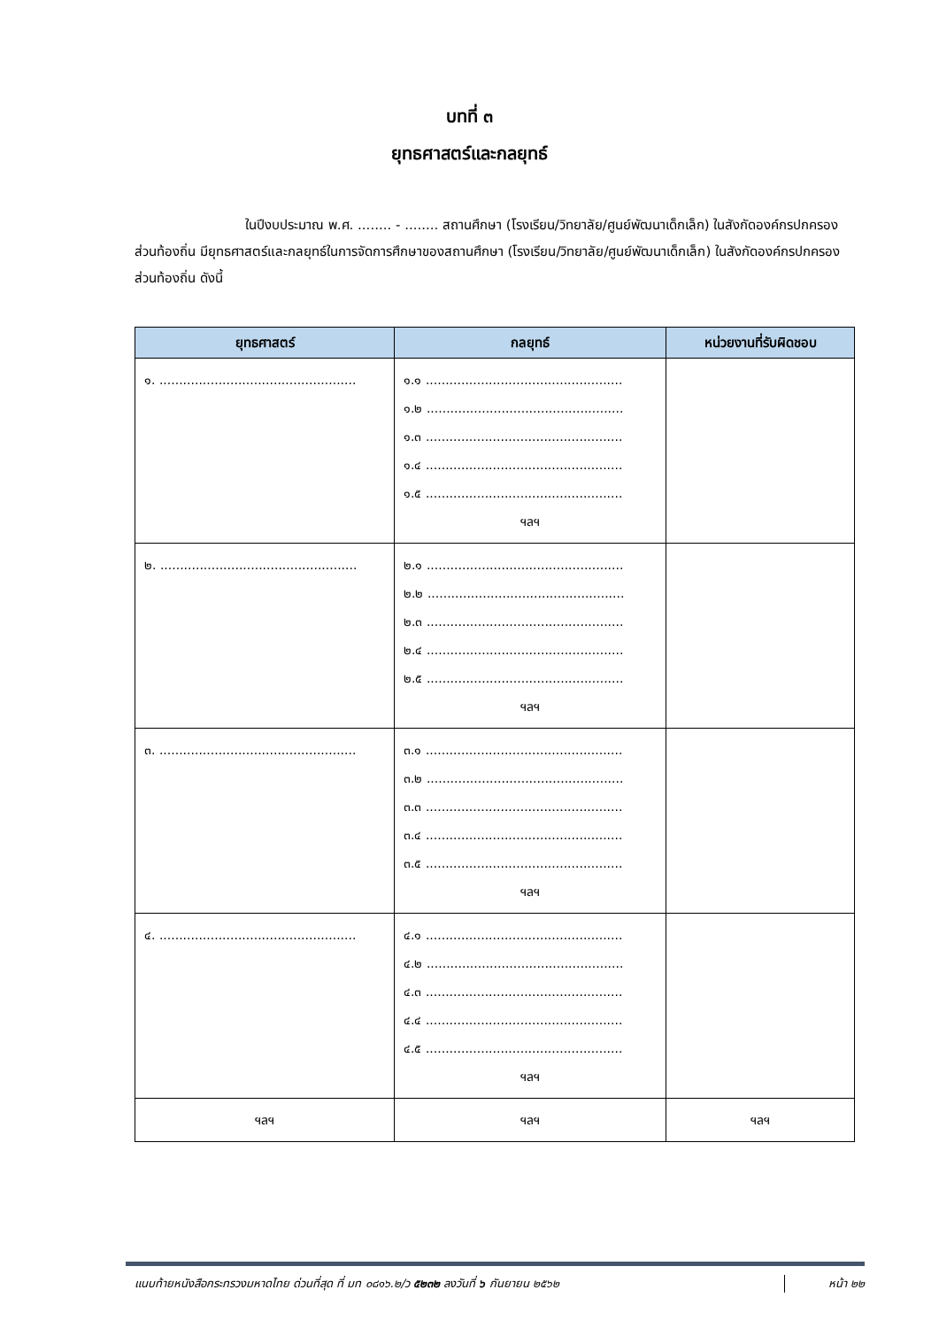บทที่ ๓
ยุทธศาสตร์และกลยุทธ์
ในปีงบประมาณ พ.ศ. ........ - ........ สถานศึกษา (โรงเรียน/วิทยาลัย/ศูนย์พัฒนาเด็กเล็ก) ในสังกัดองค์กรปกครองส่วนท้องถิ่น มียุทธศาสตร์และกลยุทธ์ในการจัดการศึกษาของสถานศึกษา (โรงเรียน/วิทยาลัย/ศูนย์พัฒนาเด็กเล็ก) ในสังกัดองค์กรปกครองส่วนท้องถิ่น ดังนี้
| ยุทธศาสตร์ | กลยุทธ์ | หน่วยงานที่รับผิดชอบ |
| --- | --- | --- |
| ๑. .................................................. | ๑.๑ .................................................. ๑.๒ .................................................. ๑.๓ .................................................. ๑.๔ .................................................. ๑.๕ .................................................. ฯลฯ | |
| ๒. .................................................. | ๒.๑ .................................................. ๒.๒ .................................................. ๒.๓ .................................................. ๒.๔ .................................................. ๒.๕ .................................................. ฯลฯ | |
| ๓. .................................................. | ๓.๑ .................................................. ๓.๒ .................................................. ๓.๓ .................................................. ๓.๔ .................................................. ๓.๕ .................................................. ฯลฯ | |
| ๔. .................................................. | ๔.๑ .................................................. ๔.๒ .................................................. ๔.๓ .................................................. ๔.๔ .................................................. ๔.๕ .................................................. ฯลฯ | |
| ฯลฯ | ฯลฯ | ฯลฯ |
แนบท้ายหนังสือกระทรวงมหาดไทย ด่วนที่สุด ที่ มท ๐๘๑๖.๒/ว ๕๒๓๒ ลงวันที่ ๖ กันยายน ๒๕๖๒
หน้า ๒๒